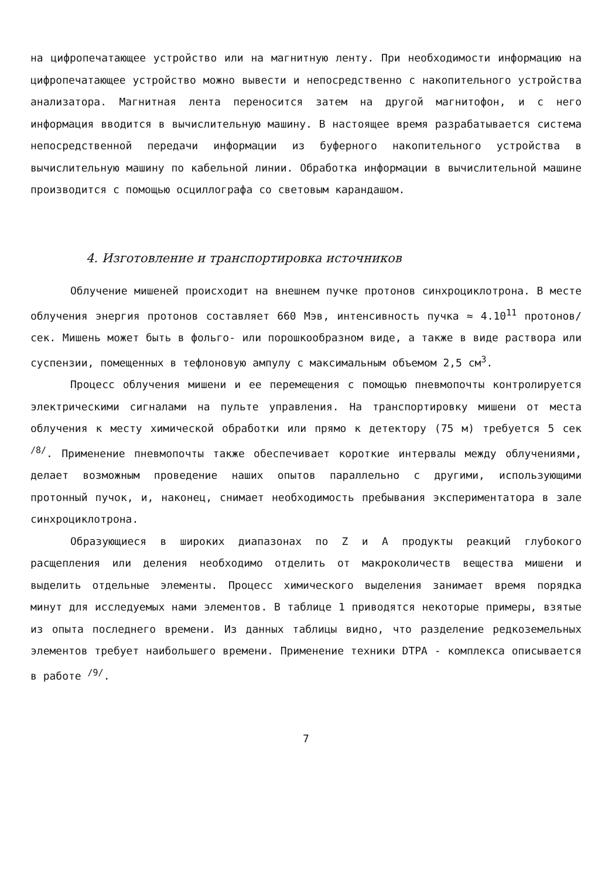на цифропечатающее устройство или на магнитную ленту. При необходимости информацию на цифропечатающее устройство можно вывести и непосредственно с накопительного устройства анализатора. Магнитная лента переносится затем на другой магнитофон, и с него информация вводится в вычислительную машину. В настоящее время разрабатывается система непосредственной передачи информации из буферного накопительного устройства в вычислительную машину по кабельной линии. Обработка информации в вычислительной машине производится с помощью осциллографа со световым карандашом.
4. Изготовление и транспортировка источников
Облучение мишеней происходит на внешнем пучке протонов синхроциклотрона. В месте облучения энергия протонов составляет 660 Мэв, интенсивность пучка ≈ 4.10<sup>11</sup> протонов/сек. Мишень может быть в фольго- или порошкообразном виде, а также в виде раствора или суспензии, помещенных в тефлоновую ампулу с максимальным объемом 2,5 см<sup>3</sup>.
Процесс облучения мишени и ее перемещения с помощью пневмопочты контролируется электрическими сигналами на пульте управления. На транспортировку мишени от места облучения к месту химической обработки или прямо к детектору (75 м) требуется 5 сек <sup>/8/</sup>. Применение пневмопочты также обеспечивает короткие интервалы между облучениями, делает возможным проведение наших опытов параллельно с другими, использующими протонный пучок, и, наконец, снимает необходимость пребывания экспериментатора в зале синхроциклотрона.
Образующиеся в широких диапазонах по Z и A продукты реакций глубокого расщепления или деления необходимо отделить от макроколичеств вещества мишени и выделить отдельные элементы. Процесс химического выделения занимает время порядка минут для исследуемых нами элементов. В таблице 1 приводятся некоторые примеры, взятые из опыта последнего времени. Из данных таблицы видно, что разделение редкоземельных элементов требует наибольшего времени. Применение техники DTPA - комплекса описывается в работе <sup>/9/</sup>.
7